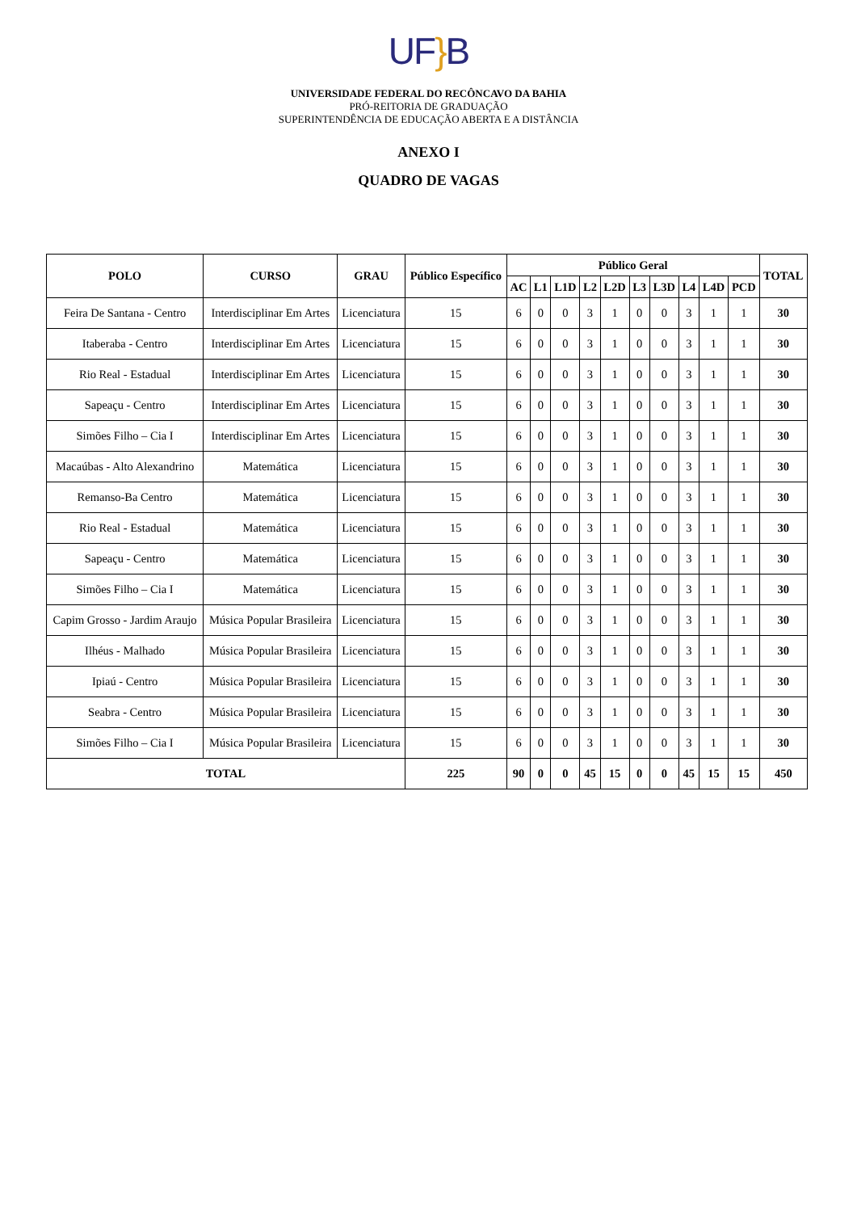UF}B
UNIVERSIDADE FEDERAL DO RECÔNCAVO DA BAHIA
PRÓ-REITORIA DE GRADUAÇÃO
SUPERINTENDÊNCIA DE EDUCAÇÃO ABERTA E A DISTÂNCIA
ANEXO I
QUADRO DE VAGAS
| POLO | CURSO | GRAU | Público Específico | Público Geral | | | | | | | | | | TOTAL |
| --- | --- | --- | --- | --- | --- | --- | --- | --- | --- | --- | --- | --- | --- | --- |
| | | | | AC | L1 | L1D | L2 | L2D | L3 | L3D | L4 | L4D | PCD | |
| Feira De Santana - Centro | Interdisciplinar Em Artes | Licenciatura | 15 | 6 | 0 | 0 | 3 | 1 | 0 | 0 | 3 | 1 | 1 | 30 |
| Itaberaba - Centro | Interdisciplinar Em Artes | Licenciatura | 15 | 6 | 0 | 0 | 3 | 1 | 0 | 0 | 3 | 1 | 1 | 30 |
| Rio Real - Estadual | Interdisciplinar Em Artes | Licenciatura | 15 | 6 | 0 | 0 | 3 | 1 | 0 | 0 | 3 | 1 | 1 | 30 |
| Sapeaçu - Centro | Interdisciplinar Em Artes | Licenciatura | 15 | 6 | 0 | 0 | 3 | 1 | 0 | 0 | 3 | 1 | 1 | 30 |
| Simões Filho – Cia I | Interdisciplinar Em Artes | Licenciatura | 15 | 6 | 0 | 0 | 3 | 1 | 0 | 0 | 3 | 1 | 1 | 30 |
| Macaúbas - Alto Alexandrino | Matemática | Licenciatura | 15 | 6 | 0 | 0 | 3 | 1 | 0 | 0 | 3 | 1 | 1 | 30 |
| Remanso-Ba Centro | Matemática | Licenciatura | 15 | 6 | 0 | 0 | 3 | 1 | 0 | 0 | 3 | 1 | 1 | 30 |
| Rio Real - Estadual | Matemática | Licenciatura | 15 | 6 | 0 | 0 | 3 | 1 | 0 | 0 | 3 | 1 | 1 | 30 |
| Sapeaçu - Centro | Matemática | Licenciatura | 15 | 6 | 0 | 0 | 3 | 1 | 0 | 0 | 3 | 1 | 1 | 30 |
| Simões Filho – Cia I | Matemática | Licenciatura | 15 | 6 | 0 | 0 | 3 | 1 | 0 | 0 | 3 | 1 | 1 | 30 |
| Capim Grosso - Jardim Araujo | Música Popular Brasileira | Licenciatura | 15 | 6 | 0 | 0 | 3 | 1 | 0 | 0 | 3 | 1 | 1 | 30 |
| Ilhéus - Malhado | Música Popular Brasileira | Licenciatura | 15 | 6 | 0 | 0 | 3 | 1 | 0 | 0 | 3 | 1 | 1 | 30 |
| Ipiaú - Centro | Música Popular Brasileira | Licenciatura | 15 | 6 | 0 | 0 | 3 | 1 | 0 | 0 | 3 | 1 | 1 | 30 |
| Seabra - Centro | Música Popular Brasileira | Licenciatura | 15 | 6 | 0 | 0 | 3 | 1 | 0 | 0 | 3 | 1 | 1 | 30 |
| Simões Filho – Cia I | Música Popular Brasileira | Licenciatura | 15 | 6 | 0 | 0 | 3 | 1 | 0 | 0 | 3 | 1 | 1 | 30 |
| TOTAL | | | 225 | 90 | 0 | 0 | 45 | 15 | 0 | 0 | 45 | 15 | 15 | 450 |